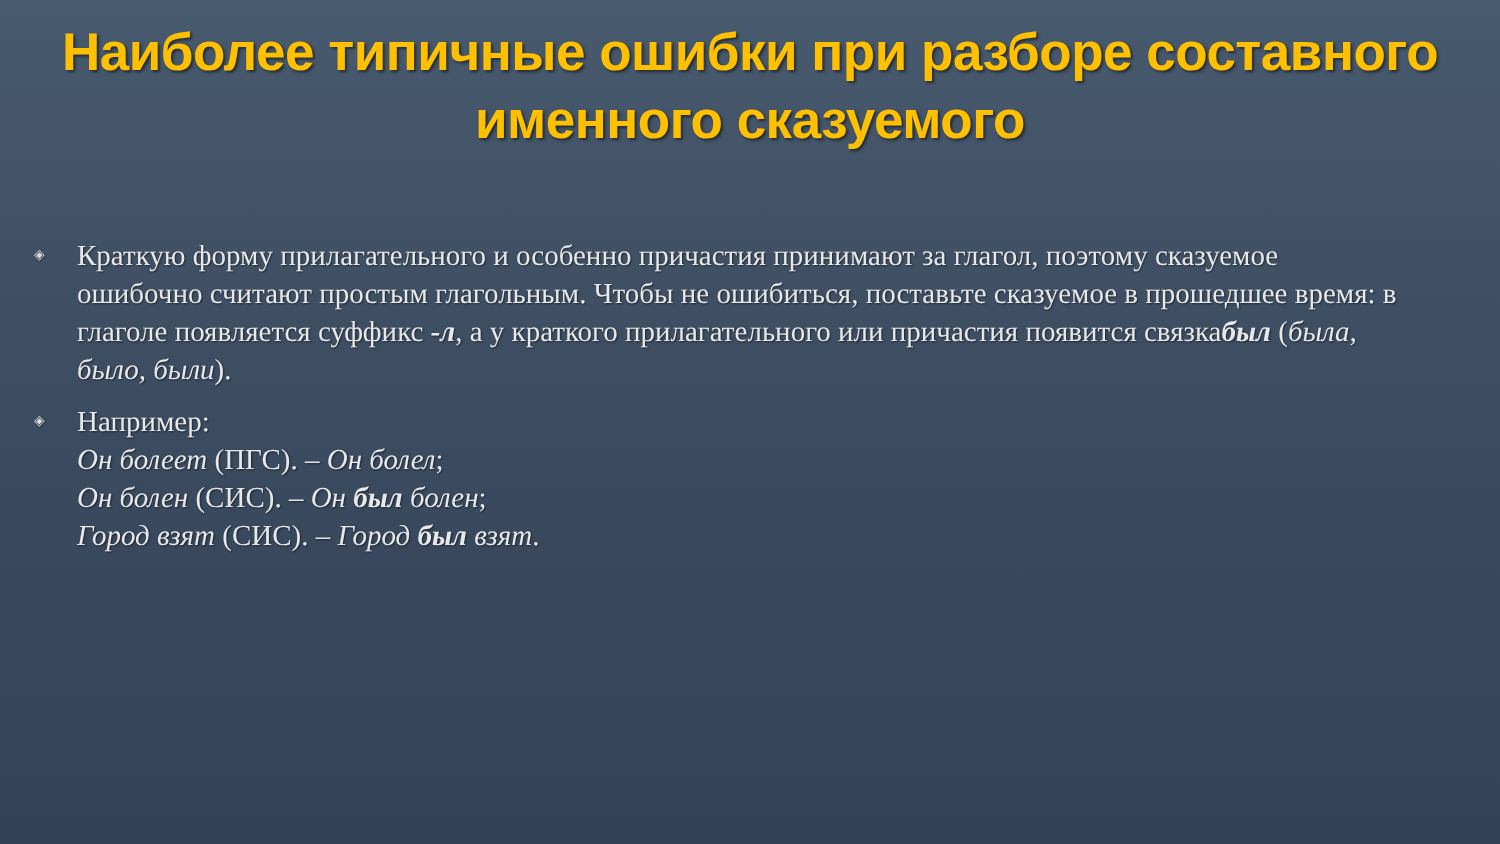Наиболее типичные ошибки при разборе составного именного сказуемого
◈ Краткую форму прилагательного и особенно причастия принимают за глагол, поэтому сказуемое ошибочно считают простым глагольным. Чтобы не ошибиться, поставьте сказуемое в прошедшее время: в глаголе появляется суффикс -л, а у краткого прилагательного или причастия появится связкабыл (была, было, были).
◈ Например:
Он болеет (ПГС). – Он болел;
Он болен (СИС). – Он был болен;
Город взят (СИС). – Город был взят.